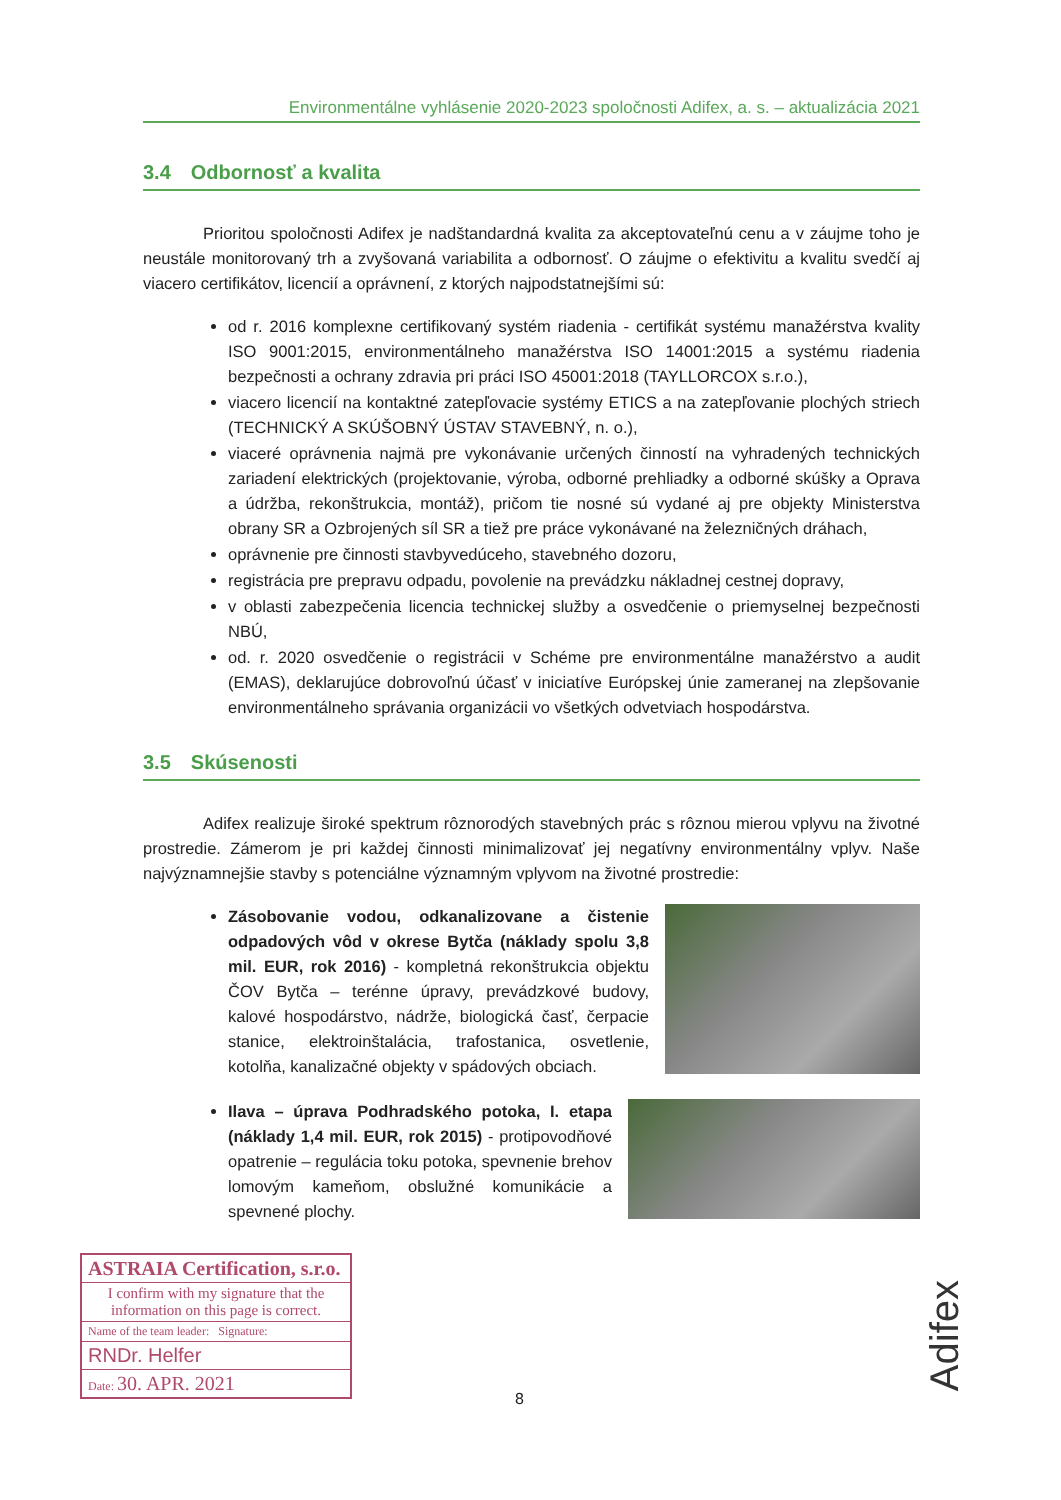Environmentálne vyhlásenie 2020-2023 spoločnosti Adifex, a. s. – aktualizácia 2021
3.4 Odbornosť a kvalita
Prioritou spoločnosti Adifex je nadštandardná kvalita za akceptovateľnú cenu a v záujme toho je neustále monitorovaný trh a zvyšovaná variabilita a odbornosť. O záujme o efektivitu a kvalitu svedčí aj viacero certifikátov, licencií a oprávnení, z ktorých najpodstatnejšími sú:
od r. 2016 komplexne certifikovaný systém riadenia - certifikát systému manažérstva kvality ISO 9001:2015, environmentálneho manažérstva ISO 14001:2015 a systému riadenia bezpečnosti a ochrany zdravia pri práci ISO 45001:2018 (TAYLLORCOX s.r.o.),
viacero licencií na kontaktné zatepľovacie systémy ETICS a na zatepľovanie plochých striech (TECHNICKÝ A SKÚŠOBNÝ ÚSTAV STAVEBNÝ, n. o.),
viaceré oprávnenia najmä pre vykonávanie určených činností na vyhradených technických zariadení elektrických (projektovanie, výroba, odborné prehliadky a odborné skúšky a Oprava a údržba, rekonštrukcia, montáž), pričom tie nosné sú vydané aj pre objekty Ministerstva obrany SR a Ozbrojených síl SR a tiež pre práce vykonávané na železničných dráhach,
oprávnenie pre činnosti stavbyvedúceho, stavebného dozoru,
registrácia pre prepravu odpadu, povolenie na prevádzku nákladnej cestnej dopravy,
v oblasti zabezpečenia licencia technickej služby a osvedčenie o priemyselnej bezpečnosti NBÚ,
od. r. 2020 osvedčenie o registrácii v Schéme pre environmentálne manažérstvo a audit (EMAS), deklarujúce dobrovoľnú účasť v iniciatíve Európskej únie zameranej na zlepšovanie environmentálneho správania organizácii vo všetkých odvetviach hospodárstva.
3.5 Skúsenosti
Adifex realizuje široké spektrum rôznorodých stavebných prác s rôznou mierou vplyvu na životné prostredie. Zámerom je pri každej činnosti minimalizovať jej negatívny environmentálny vplyv. Naše najvýznamnejšie stavby s potenciálne významným vplyvom na životné prostredie:
Zásobovanie vodou, odkanalizovane a čistenie odpadových vôd v okrese Bytča (náklady spolu 3,8 mil. EUR, rok 2016) - kompletná rekonštrukcia objektu ČOV Bytča – terénne úpravy, prevádzkové budovy, kalové hospodárstvo, nádrže, biologická časť, čerpacie stanice, elektroinštalácia, trafostanica, osvetlenie, kotolňa, kanalizačné objekty v spádových obciach.
Ilava – úprava Podhradského potoka, I. etapa (náklady 1,4 mil. EUR, rok 2015) - protipovodňové opatrenie – regulácia toku potoka, spevnenie brehov lomovým kameňom, obslužné komunikácie a spevnené plochy.
ASTRAIA Certification, s.r.o.
I confirm with my signature that the information on this page is correct.
Name of the team leader: Signature:
RNDr. Helfer
Date: 30. APR. 2021
8
Adifex